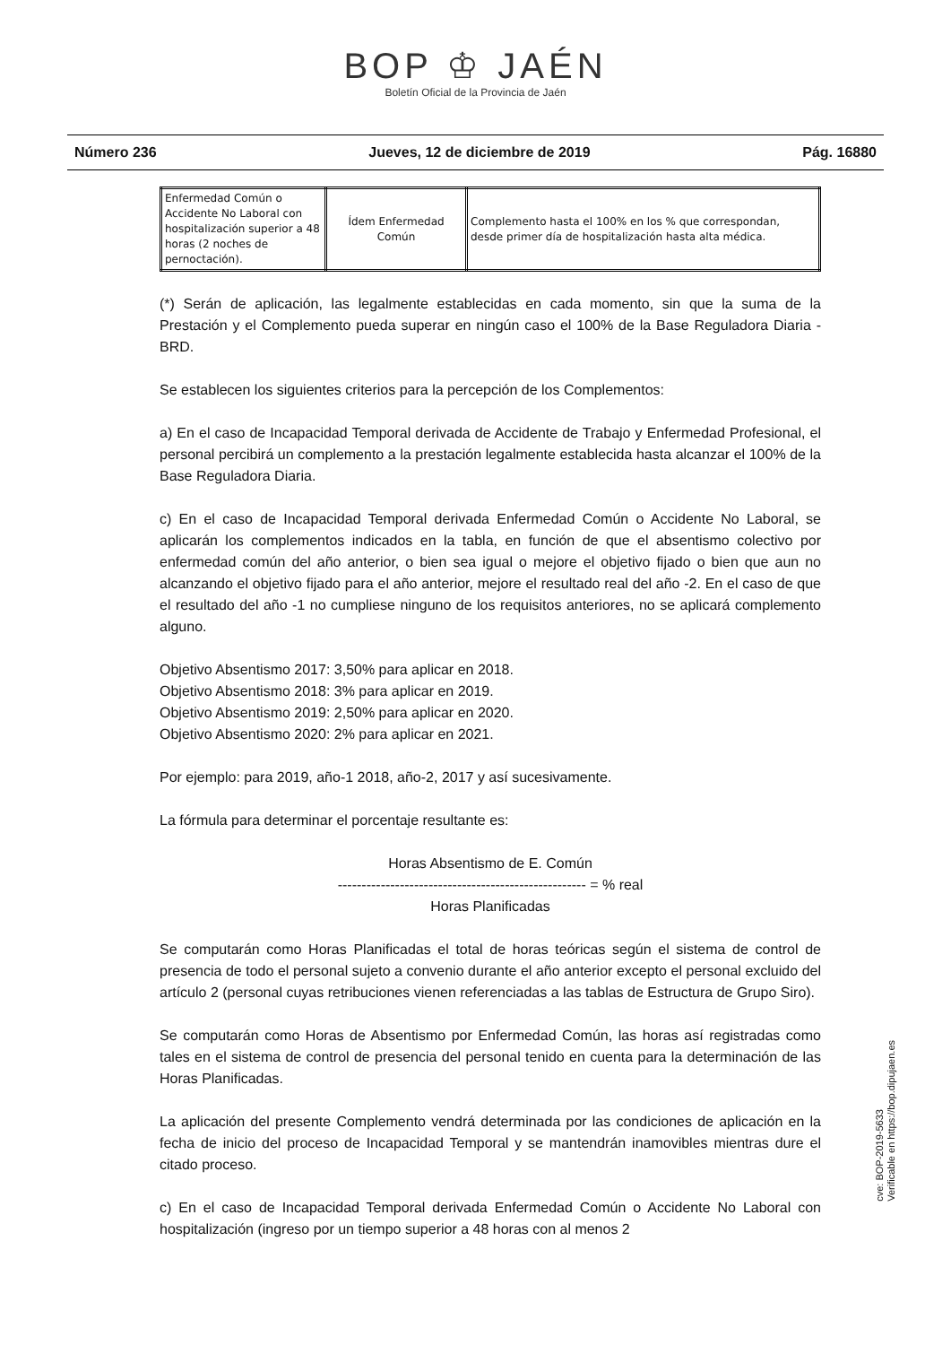BOP ♔ JAÉN
Boletín Oficial de la Provincia de Jaén
Número 236 Jueves, 12 de diciembre de 2019 Pág. 16880
| Enfermedad Común o Accidente No Laboral con hospitalización superior a 48 horas (2 noches de pernoctación). | Ídem Enfermedad Común | Complemento hasta el 100% en los % que correspondan, desde primer día de hospitalización hasta alta médica. |
(*) Serán de aplicación, las legalmente establecidas en cada momento, sin que la suma de la Prestación y el Complemento pueda superar en ningún caso el 100% de la Base Reguladora Diaria - BRD.
Se establecen los siguientes criterios para la percepción de los Complementos:
a) En el caso de Incapacidad Temporal derivada de Accidente de Trabajo y Enfermedad Profesional, el personal percibirá un complemento a la prestación legalmente establecida hasta alcanzar el 100% de la Base Reguladora Diaria.
c) En el caso de Incapacidad Temporal derivada Enfermedad Común o Accidente No Laboral, se aplicarán los complementos indicados en la tabla, en función de que el absentismo colectivo por enfermedad común del año anterior, o bien sea igual o mejore el objetivo fijado o bien que aun no alcanzando el objetivo fijado para el año anterior, mejore el resultado real del año -2. En el caso de que el resultado del año -1 no cumpliese ninguno de los requisitos anteriores, no se aplicará complemento alguno.
Objetivo Absentismo 2017: 3,50% para aplicar en 2018.
Objetivo Absentismo 2018: 3% para aplicar en 2019.
Objetivo Absentismo 2019: 2,50% para aplicar en 2020.
Objetivo Absentismo 2020: 2% para aplicar en 2021.
Por ejemplo: para 2019, año-1 2018, año-2, 2017 y así sucesivamente.
La fórmula para determinar el porcentaje resultante es:
Horas Absentismo de E. Común
---------------------------------------------------- = % real
Horas Planificadas
Se computarán como Horas Planificadas el total de horas teóricas según el sistema de control de presencia de todo el personal sujeto a convenio durante el año anterior excepto el personal excluido del artículo 2 (personal cuyas retribuciones vienen referenciadas a las tablas de Estructura de Grupo Siro).
Se computarán como Horas de Absentismo por Enfermedad Común, las horas así registradas como tales en el sistema de control de presencia del personal tenido en cuenta para la determinación de las Horas Planificadas.
La aplicación del presente Complemento vendrá determinada por las condiciones de aplicación en la fecha de inicio del proceso de Incapacidad Temporal y se mantendrán inamovibles mientras dure el citado proceso.
c) En el caso de Incapacidad Temporal derivada Enfermedad Común o Accidente No Laboral con hospitalización (ingreso por un tiempo superior a 48 horas con al menos 2
cve: BOP-2019-5633
Verificable en https://bop.dipujaen.es